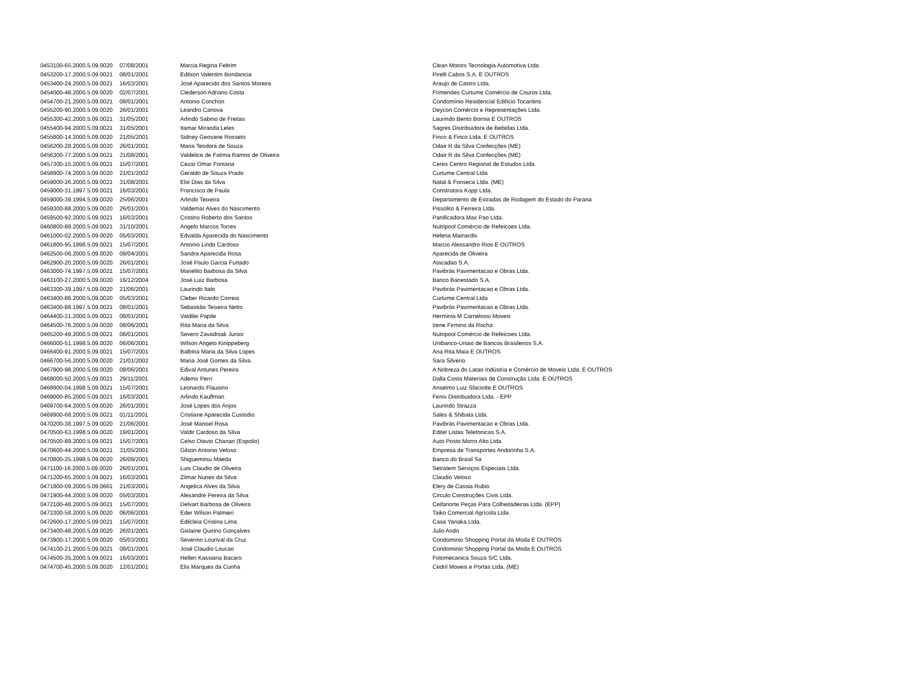| 0453100-65.2000.5.09.0020 | 07/08/2001 | Marcia Regina Feltrim | Clean Motors Tecnologia Automotiva Ltda. |
| 0453200-17.2000.5.09.0021 | 08/01/2001 | Edilson Valentim Bondancia | Pirelli Cabos S.A. E OUTROS |
| 0453400-24.2000.5.09.0021 | 16/03/2001 | José Aparecido dos Santos Moreira | Araujo de Castro Ltda. |
| 0454000-48.2000.5.09.0020 | 02/07/2001 | Clederson Adriano Costa | Frimendes Curtume Comércio de Couros Ltda. |
| 0454700-21.2000.5.09.0021 | 08/01/2001 | Antonio Conchon | Condomínio Residencial Edifício Tocantins |
| 0455200-90.2000.5.09.0020 | 26/01/2001 | Leandro Canova | Deycon Comércio e Representações Ltda. |
| 0455300-42.2000.5.09.0021 | 31/05/2001 | Arlindo Sabino de Freitas | Laurindo Bento Bornia E OUTROS |
| 0455400-94.2000.5.09.0021 | 31/05/2001 | Itamar Miranda Leles | Sagres Distribuidora de Bebidas Ltda. |
| 0455800-14.2000.5.09.0020 | 21/05/2001 | Sidney Geovane Rosseto | Finco & Finco Ltda. E OUTROS |
| 0456200-28.2000.5.09.0020 | 26/01/2001 | Maria Teodora de Souza | Odair R da Silva Confecções (ME) |
| 0456300-77.2000.5.09.0021 | 31/08/2001 | Valdelice de Fatima Ramos de Oliveira | Odair R da Silva Confecções (ME) |
| 0457300-15.2000.5.09.0021 | 15/07/2001 | Cezar Omar Fontana | Ceres Centro Regional de Estudos Ltda. |
| 0458900-74.2000.5.09.0020 | 21/01/2002 | Geraldo de Souza Prado | Curtume Central Ltda |
| 0459000-26.2000.5.09.0021 | 31/08/2001 | Eloi Dias da Silva | Natal & Fonseca Ltda. (ME) |
| 0459000-31.1997.5.09.0021 | 16/03/2001 | Francisco de Paula | Construtora Kopp Ltda. |
| 0459000-39.1994.5.09.0020 | 25/06/2001 | Arlindo Teixeira | Departamento de Estradas de Rodagem do Estado do Parana |
| 0459300-88.2000.5.09.0020 | 26/01/2001 | Valdemar Alves do Nascimento | Pissolito & Ferreira Ltda. |
| 0459500-92.2000.5.09.0021 | 16/03/2001 | Cristino Roberto dos Santos | Panificadora Max Pao Ltda. |
| 0460800-89.2000.5.09.0021 | 31/10/2001 | Angelo Marcos Torres | Nutripool Comércio de Refeicoes Ltda. |
| 0461000-02.2000.5.09.0020 | 05/03/2001 | Edvalda Aparecida do Nascimento | Helena Mainardis |
| 0461800-95.1998.5.09.0021 | 15/07/2001 | Antonio Lindo Cardoso | Marcio Alessandro Rios E OUTROS |
| 0462500-06.2000.5.09.0020 | 09/04/2001 | Sandra Aparecida Rosa | Aparecida de Oliveira |
| 0462900-20.2000.5.09.0020 | 26/01/2001 | José Paulo Garcia Furtado | Atacadao S.A. |
| 0463000-74.1997.5.09.0021 | 15/07/2001 | Manelito Barbosa da Silva | Pavibrás Pavimentacao e Obras Ltda. |
| 0463100-27.2000.5.09.0020 | 16/12/2004 | José Luiz Barbosa | Banco Banestado S.A. |
| 0463300-39.1997.5.09.0020 | 21/06/2001 | Laurindo Italo | Pavibrás Pavimentacao e Obras Ltda. |
| 0463400-86.2000.5.09.0020 | 05/03/2001 | Cleber Ricardo Correia | Curtume Central Ltda |
| 0463400-88.1997.5.09.0021 | 08/01/2001 | Sebastião Teixeira Netto | Pavibrás Pavimentacao e Obras Ltda. |
| 0464400-21.2000.5.09.0021 | 08/01/2001 | Valdilei Papile | Herminia M Carnelossi Moveis |
| 0464500-76.2000.5.09.0020 | 08/06/2001 | Rita Maria da Silva | Irene Firmino da Rocha |
| 0465200-49.2000.5.09.0021 | 08/01/2001 | Severo Zavadniak Junior | Nutripool Comércio de Refeicoes Ltda. |
| 0466000-51.1998.5.09.0020 | 06/06/2001 | Wilson Angelo Kinippeberg | Unibanco-Uniao de Bancos Brasileiros S.A. |
| 0466400-91.2000.5.09.0021 | 15/07/2001 | Balbina Maria da Silva Lopes | Ana Rita Maia E OUTROS |
| 0466700-56.2000.5.09.0020 | 21/01/2002 | Maria José Gomes da Silva | Sara Silverio |
| 0467900-98.2000.5.09.0020 | 08/06/2001 | Edival Antunes Pereira | A Nobreza do Latao Indústria e Comércio de Moveis Ltda. E OUTROS |
| 0468000-50.2000.5.09.0021 | 29/11/2001 | Ademir Perri | Dalla Costa Materiais de Construção Ltda. E OUTROS |
| 0468900-04.1998.5.09.0021 | 15/07/2001 | Leonardo Flausino | Anselmo Luiz Sfaciotte E OUTROS |
| 0469000-85.2000.5.09.0021 | 16/03/2001 | Arlindo Kauffman | Fenix Distribuidora Ltda. - EPP |
| 0469700-64.2000.5.09.0020 | 26/01/2001 | José Lopes dos Anjos | Laurindo Strazza |
| 0469900-68.2000.5.09.0021 | 01/11/2001 | Cristiane Aparecida Custodio | Sales & Shibata Ltda. |
| 0470200-38.1997.5.09.0020 | 21/06/2001 | José Manoel Rosa | Pavibrás Pavimentacao e Obras Ltda. |
| 0470500-63.1998.5.09.0020 | 19/01/2001 | Valdir Cardoso da Silva | Editel Listas Telefonicas S.A. |
| 0470500-89.2000.5.09.0021 | 15/07/2001 | Celso Otavio Chanan (Espolio) | Auto Posto Morro Alto Ltda. |
| 0470600-44.2000.5.09.0021 | 31/05/2001 | Gilson Antonio Veloso | Empresa de Transportes Andorinha S.A. |
| 0470800-25.1998.5.09.0020 | 26/09/2001 | Shiguemitsu Maeda | Banco do Brasil Sa |
| 0471100-16.2000.5.09.0020 | 26/01/2001 | Luis Claudio de Oliveira | Setratem Serviços Especiais Ltda. |
| 0471200-65.2000.5.09.0021 | 16/03/2001 | Zilmar Nunes da Silva | Claudio Veloso |
| 0471800-09.2000.5.09.0661 | 21/03/2001 | Angelica Alves da Silva | Elery de Cassia Rubio |
| 0471900-44.2000.5.09.0020 | 05/03/2001 | Alexandre Pereira da Silva | Circulo Construções Civis Ltda. |
| 0472100-48.2000.5.09.0021 | 15/07/2001 | Delvart Barbosa de Oliveira | Ceifanorte Peças Para Colheitadeiras Ltda. (EPP) |
| 0472300-58.2000.5.09.0020 | 06/06/2001 | Eder Wilson Palmieri | Taiko Comercial Agrícola Ltda. |
| 0472600-17.2000.5.09.0021 | 15/07/2001 | Edilcleia Cristina Lima | Casa Yanaka Ltda. |
| 0473400-48.2000.5.09.0020 | 26/01/2001 | Gislaine Quirino Gonçalves | Julio Ando |
| 0473900-17.2000.5.09.0020 | 05/03/2001 | Severino Lourival da Cruz | Condominio Shopping Portal da Moda E OUTROS |
| 0474100-21.2000.5.09.0021 | 08/01/2001 | José Claudio Loucao | Condominio Shopping Portal da Moda E OUTROS |
| 0474500-35.2000.5.09.0021 | 16/03/2001 | Hellen Kassiana Bacaro | Fotomecanica Souza S/C Ltda. |
| 0474700-45.2000.5.09.0020 | 12/01/2001 | Elis Marques da Cunha | Cedril Moveis e Portas Ltda. (ME) |